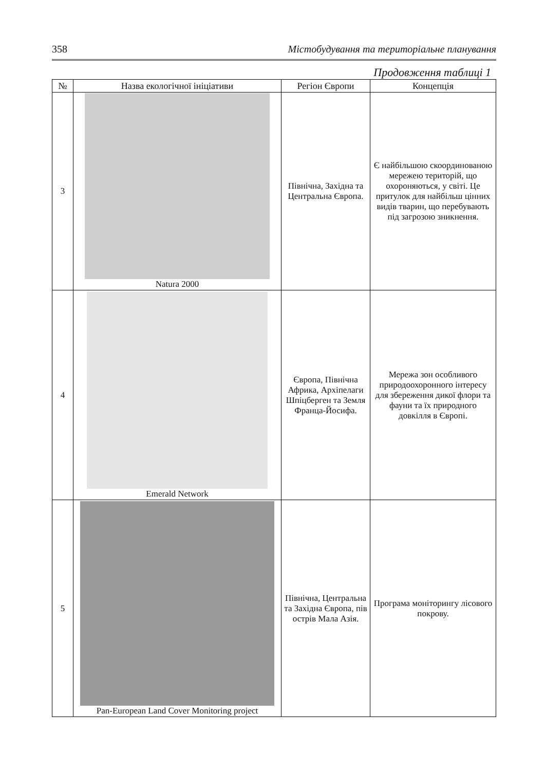358 Містобудування та територіальне планування
Продовження таблиці 1
| № | Назва екологічної ініціативи | Регіон Європи | Концепція |
| --- | --- | --- | --- |
| 3 | Natura 2000 | Північна, Західна та Центральна Європа. | Є найбільшою скоординованою мережею територій, що охороняються, у світі. Це притулок для найбільш цінних видів тварин, що перебувають під загрозою зникнення. |
| 4 | Emerald Network | Європа, Північна Африка, Архіпелаги Шпіцберген та Земля Франца-Йосифа. | Мережа зон особливого природоохоронного інтересу для збереження дикої флори та фауни та їх природного довкілля в Європі. |
| 5 | Pan-European Land Cover Monitoring project | Північна, Центральна та Західна Європа, пів острів Мала Азія. | Програма моніторингу лісового покрову. |